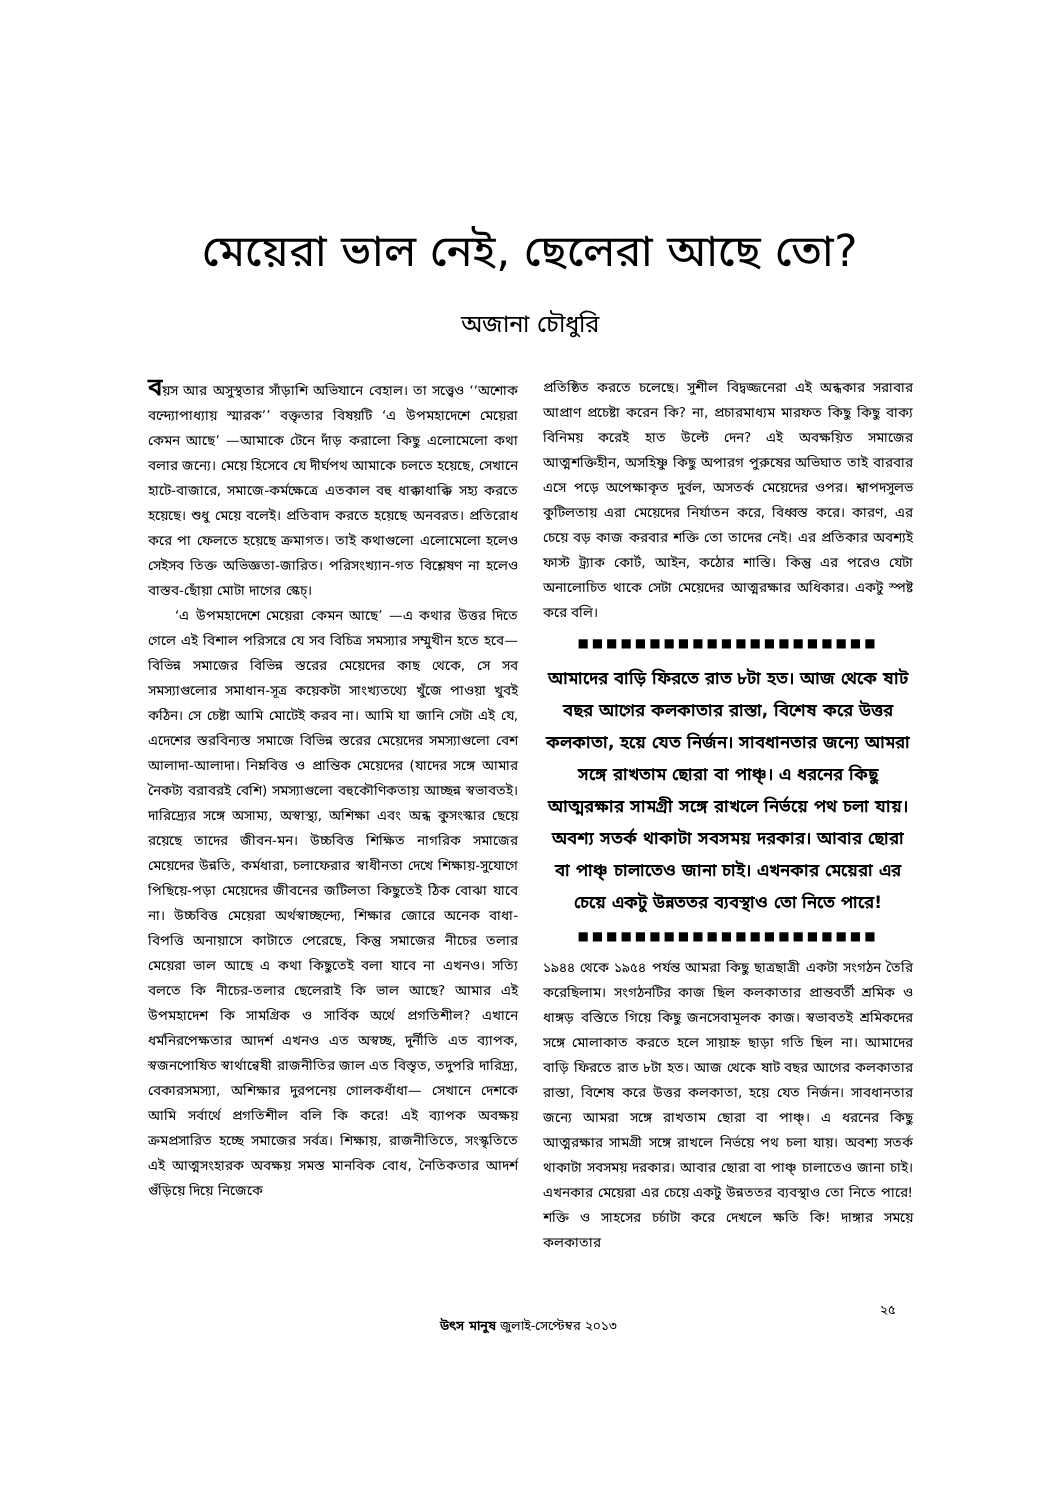মেয়েরা ভাল নেই, ছেলেরা আছে তো?
অজানা চৌধুরি
বয়স আর অসুস্থতার সাঁড়াশি অভিযানে বেহাল। তা সত্ত্বেও ‘‘অশোক বন্দ্যোপাধ্যায় স্মারক’’ বক্তৃতার বিষয়টি ‘এ উপমহাদেশে মেয়েরা কেমন আছে’ —আমাকে টেনে দাঁড় করালো কিছু এলোমেলো কথা বলার জন্যে। মেয়ে হিসেবে যে দীর্ঘপথ আমাকে চলতে হয়েছে, সেখানে হাটে-বাজারে, সমাজে-কর্মক্ষেত্রে এতকাল বহু ধাক্কাধাক্কি সহ্য করতে হয়েছে। শুধু মেয়ে বলেই। প্রতিবাদ করতে হয়েছে অনবরত। প্রতিরোধ করে পা ফেলতে হয়েছে ক্রমাগত। তাই কথাগুলো এলোমেলো হলেও সেইসব তিক্ত অভিজ্ঞতা-জারিত। পরিসংখ্যান-গত বিশ্লেষণ না হলেও বাস্তব-ছোঁয়া মোটা দাগের স্কেচ্।
‘এ উপমহাদেশে মেয়েরা কেমন আছে’ —এ কথার উত্তর দিতে গেলে এই বিশাল পরিসরে যে সব বিচিত্র সমস্যার সম্মুখীন হতে হবে—বিভিন্ন সমাজের বিভিন্ন স্তরের মেয়েদের কাছ থেকে, সে সব সমস্যাগুলোর সমাধান-সূত্র কয়েকটা সাংখ্যতথ্যে খুঁজে পাওয়া খুবই কঠিন। সে চেষ্টা আমি মোটেই করব না। আমি যা জানি সেটা এই যে, এদেশের স্তরবিন্যস্ত সমাজে বিভিন্ন স্তরের মেয়েদের সমস্যাগুলো বেশ আলাদা-আলাদা। নিম্নবিত্ত ও প্রান্তিক মেয়েদের (যাদের সঙ্গে আমার নৈকট্য বরাবরই বেশি) সমস্যাগুলো বহুকৌণিকতায় আচ্ছন্ন স্বভাবতই। দারিদ্র্যের সঙ্গে অসাম্য, অস্বাস্থ্য, অশিক্ষা এবং অন্ধ কুসংস্কার ছেয়ে রয়েছে তাদের জীবন-মন। উচ্চবিত্ত শিক্ষিত নাগরিক সমাজের মেয়েদের উন্নতি, কর্মধারা, চলাফেরার স্বাধীনতা দেখে শিক্ষায়-সুযোগে পিছিয়ে-পড়া মেয়েদের জীবনের জটিলতা কিছুতেই ঠিক বোঝা যাবে না। উচ্চবিত্ত মেয়েরা অর্থস্বাচ্ছন্দ্যে, শিক্ষার জোরে অনেক বাধা-বিপত্তি অনায়াসে কাটাতে পেরেছে, কিন্তু সমাজের নীচের তলার মেয়েরা ভাল আছে এ কথা কিছুতেই বলা যাবে না এখনও। সত্যি বলতে কি নীচের-তলার ছেলেরাই কি ভাল আছে? আমার এই উপমহাদেশ কি সামগ্রিক ও সার্বিক অর্থে প্রগতিশীল? এখানে ধর্মনিরপেক্ষতার আদর্শ এখনও এত অস্বচ্ছ, দুর্নীতি এত ব্যাপক, স্বজনপোষিত স্বার্থান্বেষী রাজনীতির জাল এত বিস্তৃত, তদুপরি দারিদ্র্য, বেকারসমস্যা, অশিক্ষার দুরপনেয় গোলকধাঁধা— সেখানে দেশকে আমি সর্বার্থে প্রগতিশীল বলি কি করে! এই ব্যাপক অবক্ষয় ক্রমপ্রসারিত হচ্ছে সমাজের সর্বত্র। শিক্ষায়, রাজনীতিতে, সংস্কৃতিতে এই আত্মসংহারক অবক্ষয় সমস্ত মানবিক বোধ, নৈতিকতার আদর্শ গুঁড়িয়ে দিয়ে নিজেকে
প্রতিষ্ঠিত করতে চলেছে। সুশীল বিদ্বজ্জনেরা এই অন্ধকার সরাবার আপ্রাণ প্রচেষ্টা করেন কি? না, প্রচারমাধ্যম মারফত কিছু কিছু বাক্য বিনিময় করেই হাত উল্টে দেন? এই অবক্ষয়িত সমাজের আত্মশক্তিহীন, অসহিষ্ণু কিছু অপারগ পুরুষের অভিঘাত তাই বারবার এসে পড়ে অপেক্ষাকৃত দুর্বল, অসতর্ক মেয়েদের ওপর। শ্বাপদসুলভ কুটিলতায় এরা মেয়েদের নির্যাতন করে, বিধ্বস্ত করে। কারণ, এর চেয়ে বড় কাজ করবার শক্তি তো তাদের নেই। এর প্রতিকার অবশ্যই ফাস্ট ট্র্যাক কোর্ট, আইন, কঠোর শাস্তি। কিন্তু এর পরেও যেটা অনালোচিত থাকে সেটা মেয়েদের আত্মরক্ষার অধিকার। একটু স্পষ্ট করে বলি।
■■■■■■■■■■■■■■■■■■■■■
আমাদের বাড়ি ফিরতে রাত ৮টা হত। আজ থেকে ষাট বছর আগের কলকাতার রাস্তা, বিশেষ করে উত্তর কলকাতা, হয়ে যেত নির্জন। সাবধানতার জন্যে আমরা সঙ্গে রাখতাম ছোরা বা পাঞ্চ্। এ ধরনের কিছু আত্মরক্ষার সামগ্রী সঙ্গে রাখলে নির্ভয়ে পথ চলা যায়। অবশ্য সতর্ক থাকাটা সবসময় দরকার। আবার ছোরা বা পাঞ্চ্ চালাতেও জানা চাই। এখনকার মেয়েরা এর চেয়ে একটু উন্নততর ব্যবস্থাও তো নিতে পারে!
■■■■■■■■■■■■■■■■■■■■■
১৯৪৪ থেকে ১৯৫৪ পর্যন্ত আমরা কিছু ছাত্রছাত্রী একটা সংগঠন তৈরি করেছিলাম। সংগঠনটির কাজ ছিল কলকাতার প্রান্তবর্তী শ্রমিক ও ধাঙ্গড় বস্তিতে গিয়ে কিছু জনসেবামূলক কাজ। স্বভাবতই শ্রমিকদের সঙ্গে মোলাকাত করতে হলে সায়াহ্ন ছাড়া গতি ছিল না। আমাদের বাড়ি ফিরতে রাত ৮টা হত। আজ থেকে ষাট বছর আগের কলকাতার রাস্তা, বিশেষ করে উত্তর কলকাতা, হয়ে যেত নির্জন। সাবধানতার জন্যে আমরা সঙ্গে রাখতাম ছোরা বা পাঞ্চ্। এ ধরনের কিছু আত্মরক্ষার সামগ্রী সঙ্গে রাখলে নির্ভয়ে পথ চলা যায়। অবশ্য সতর্ক থাকাটা সবসময় দরকার। আবার ছোরা বা পাঞ্চ্ চালাতেও জানা চাই। এখনকার মেয়েরা এর চেয়ে একটু উন্নততর ব্যবস্থাও তো নিতে পারে! শক্তি ও সাহসের চর্চাটা করে দেখলে ক্ষতি কি! দাঙ্গার সময়ে কলকাতার
২৫
উৎস মানুষ জুলাই-সেপ্টেম্বর ২০১৩